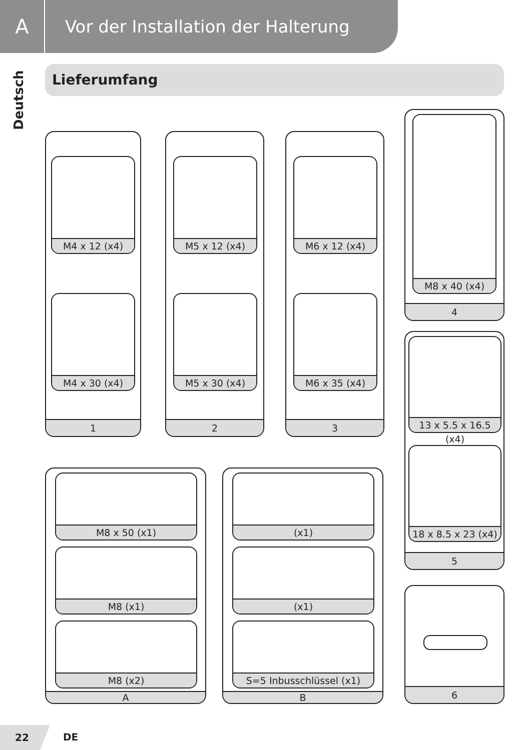A
Vor der Installation der Halterung
Deutsch
Lieferumfang
M4 x 12 (x4)
M4 x 30 (x4)
1
M5 x 12 (x4)
M5 x 30 (x4)
2
M6 x 12 (x4)
M6 x 35 (x4)
3
M8 x 40 (x4)
4
13 x 5.5 x 16.5 (x4)
18 x 8.5 x 23 (x4)
5
6
M8 x 50 (x1)
M8 (x1)
M8 (x2)
A
(x1)
(x1)
S=5 Inbusschlüssel (x1)
B
22
DE